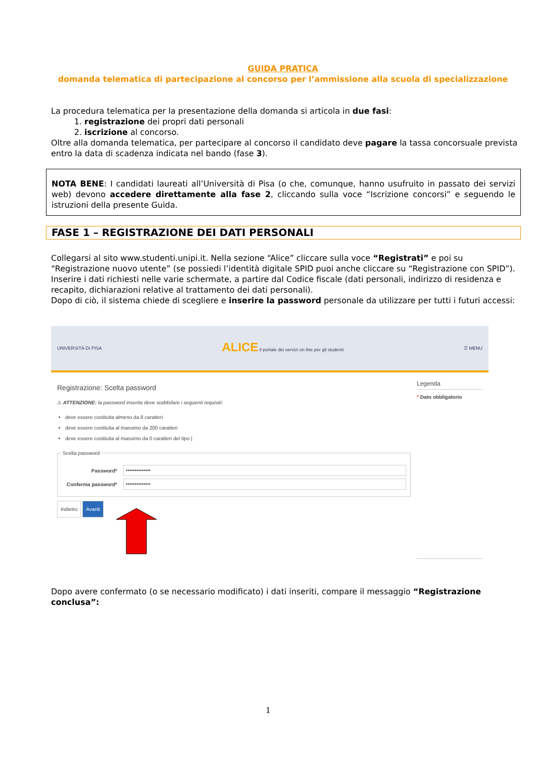GUIDA PRATICA
domanda telematica di partecipazione al concorso per l’ammissione alla scuola di specializzazione
La procedura telematica per la presentazione della domanda si articola in due fasi:
1. registrazione dei propri dati personali
2. iscrizione al concorso.
Oltre alla domanda telematica, per partecipare al concorso il candidato deve pagare la tassa concorsuale prevista entro la data di scadenza indicata nel bando (fase 3).
NOTA BENE: I candidati laureati all’Università di Pisa (o che, comunque, hanno usufruito in passato dei servizi web) devono accedere direttamente alla fase 2, cliccando sulla voce “Iscrizione concorsi” e seguendo le istruzioni della presente Guida.
FASE 1 – REGISTRAZIONE DEI DATI PERSONALI
Collegarsi al sito www.studenti.unipi.it. Nella sezione “Alice” cliccare sulla voce “Registrati” e poi su “Registrazione nuovo utente” (se possiedi l’identità digitale SPID puoi anche cliccare su “Registrazione con SPID”).
Inserire i dati richiesti nelle varie schermate, a partire dal Codice fiscale (dati personali, indirizzo di residenza e recapito, dichiarazioni relative al trattamento dei dati personali).
Dopo di ciò, il sistema chiede di scegliere e inserire la password personale da utilizzare per tutti i futuri accessi:
UNIVERSITÀ DI PISA
ALICE il portale dei servizi on line per gli studenti
☰ MENU
Registrazione: Scelta password
⚠ ATTENZIONE: la password inserita deve soddisfare i seguenti requisiti:
deve essere costituita almeno da 8 caratteri
deve essere costituita al massimo da 200 caratteri
deve essere costituita al massimo da 0 caratteri del tipo |
Scelta password
Password*
••••••••••••••
Conferma password*
••••••••••••••
Indietro Avanti
Legenda
* Dato obbligatorio
Dopo avere confermato (o se necessario modificato) i dati inseriti, compare il messaggio “Registrazione conclusa”:
1